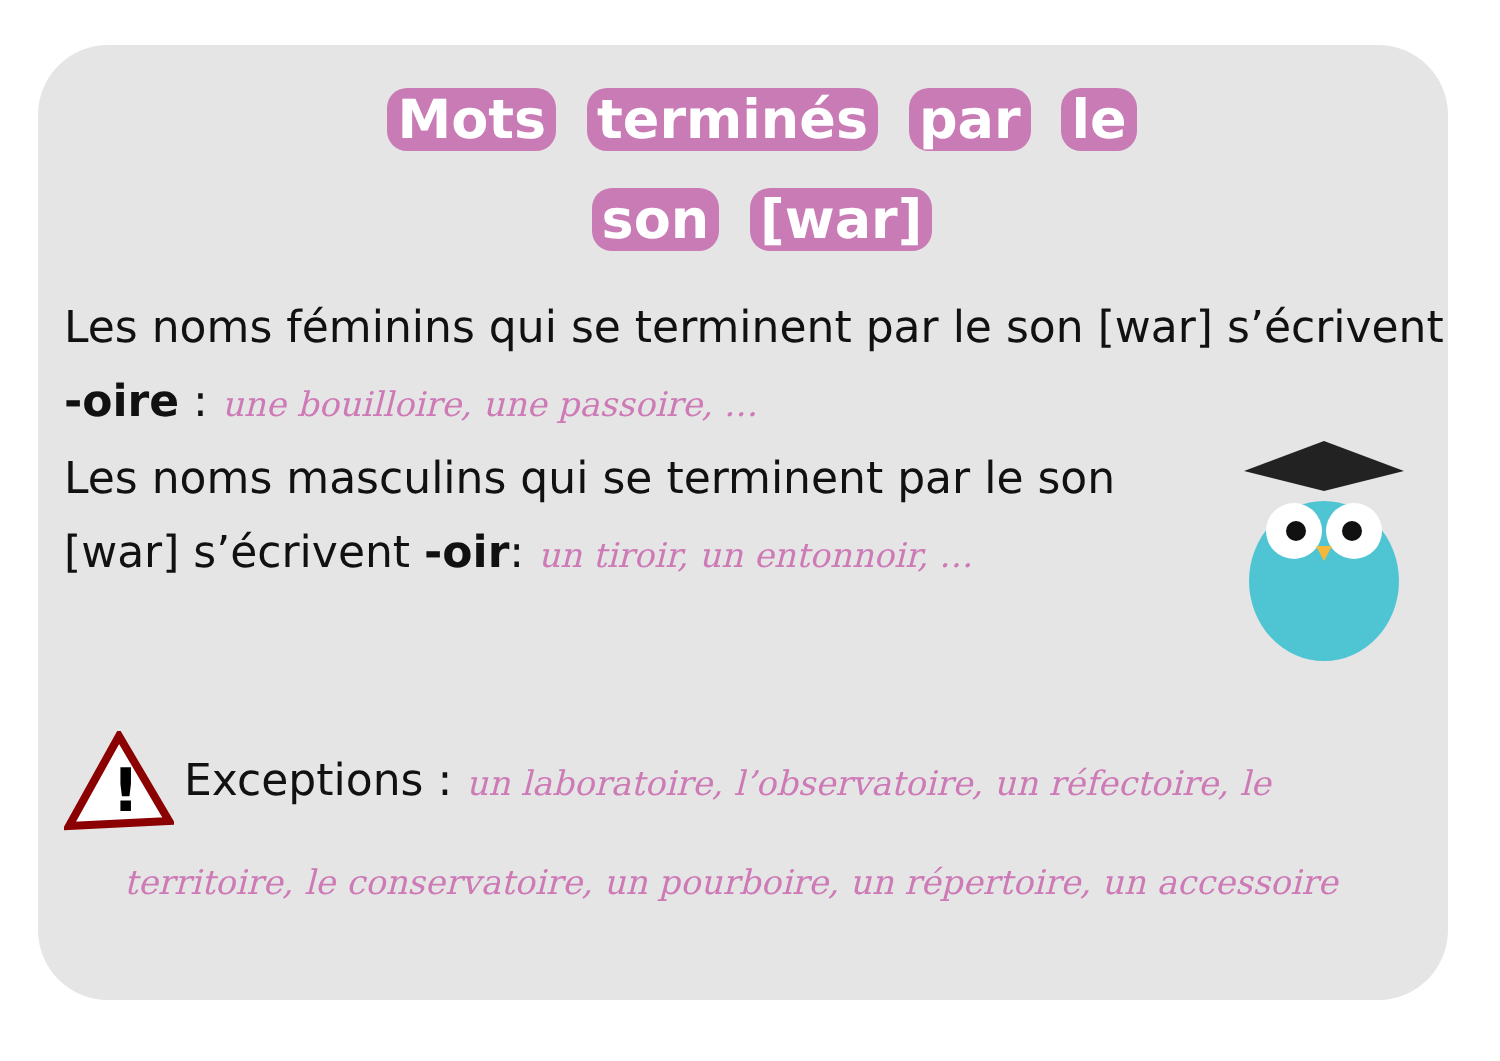Mots terminés par le
son [war]
Les noms féminins qui se terminent par le son [war] s’écrivent -oire : une bouilloire, une passoire, …
Les noms masculins qui se terminent par le son [war] s’écrivent -oir: un tiroir, un entonnoir, …
!
Exceptions : un laboratoire, l’observatoire, un réfectoire, le
territoire, le conservatoire, un pourboire, un répertoire, un accessoire